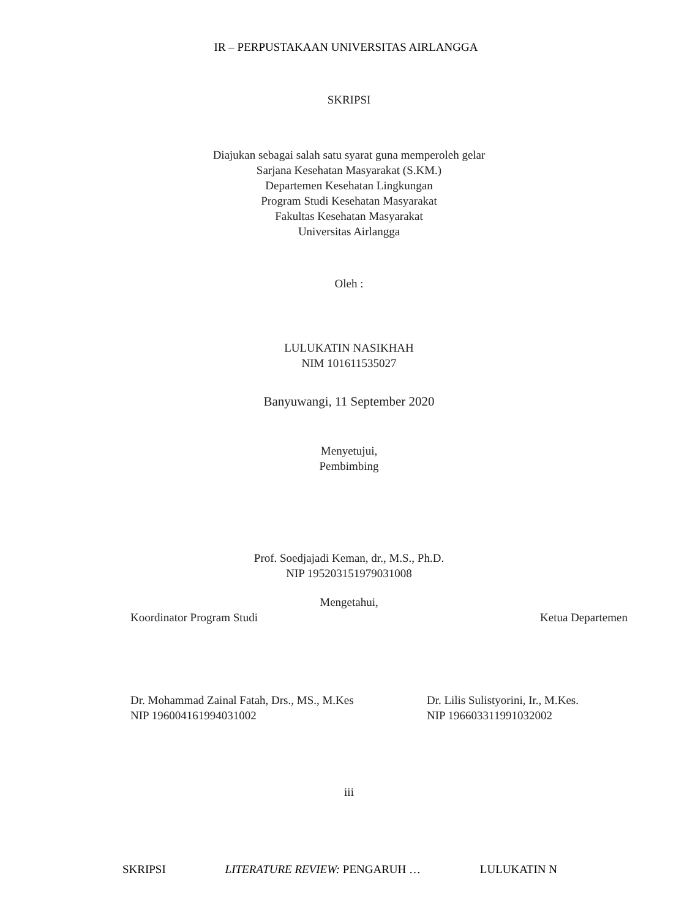IR – PERPUSTAKAAN UNIVERSITAS AIRLANGGA
SKRIPSI
Diajukan sebagai salah satu syarat guna memperoleh gelar
Sarjana Kesehatan Masyarakat (S.KM.)
Departemen Kesehatan Lingkungan
Program Studi Kesehatan Masyarakat
Fakultas Kesehatan Masyarakat
Universitas Airlangga
Oleh :
LULUKATIN NASIKHAH
NIM 101611535027
Banyuwangi, 11 September 2020
Menyetujui,
Pembimbing
Prof. Soedjajadi Keman, dr., M.S., Ph.D.
NIP 195203151979031008
Mengetahui,
Koordinator Program Studi Ketua Departemen
Dr. Mohammad Zainal Fatah, Drs., MS., M.Kes
NIP 196004161994031002 Dr. Lilis Sulistyorini, Ir., M.Kes.
NIP 196603311991032002
iii
SKRIPSI LITERATURE REVIEW: PENGARUH … LULUKATIN N